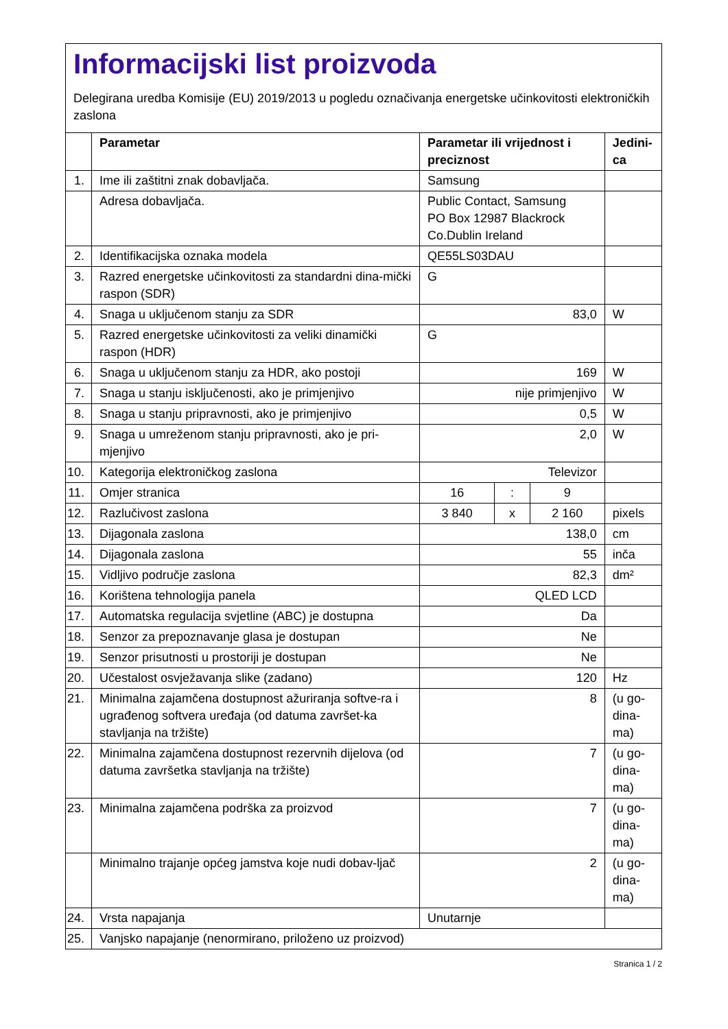Informacijski list proizvoda
Delegirana uredba Komisije (EU) 2019/2013 u pogledu označivanja energetske učinkovitosti elektroničkih zaslona
| | Parametar | Parametar ili vrijednost i preciznost | | | Jedini- ca |
| --- | --- | --- | --- | --- | --- |
| 1. | Ime ili zaštitni znak dobavljača. | Samsung | | | |
| | Adresa dobavljača. | Public Contact, Samsung PO Box 12987 Blackrock Co.Dublin Ireland | | | |
| 2. | Identifikacijska oznaka modela | QE55LS03DAU | | | |
| 3. | Razred energetske učinkovitosti za standardni dina-mički raspon (SDR) | G | | | |
| 4. | Snaga u uključenom stanju za SDR | 83,0 | | | W |
| 5. | Razred energetske učinkovitosti za veliki dinamički raspon (HDR) | G | | | |
| 6. | Snaga u uključenom stanju za HDR, ako postoji | 169 | | | W |
| 7. | Snaga u stanju isključenosti, ako je primjenjivo | nije primjenjivo | | | W |
| 8. | Snaga u stanju pripravnosti, ako je primjenjivo | 0,5 | | | W |
| 9. | Snaga u umreženom stanju pripravnosti, ako je pri-mjenjivo | 2,0 | | | W |
| 10. | Kategorija elektroničkog zaslona | Televizor | | | |
| 11. | Omjer stranica | 16 | : | 9 | |
| 12. | Razlučivost zaslona | 3 840 | x | 2 160 | pixels |
| 13. | Dijagonala zaslona | 138,0 | | | cm |
| 14. | Dijagonala zaslona | 55 | | | inča |
| 15. | Vidljivo područje zaslona | 82,3 | | | dm² |
| 16. | Korištena tehnologija panela | QLED LCD | | | |
| 17. | Automatska regulacija svjetline (ABC) je dostupna | Da | | | |
| 18. | Senzor za prepoznavanje glasa je dostupan | Ne | | | |
| 19. | Senzor prisutnosti u prostoriji je dostupan | Ne | | | |
| 20. | Učestalost osvježavanja slike (zadano) | 120 | | | Hz |
| 21. | Minimalna zajamčena dostupnost ažuriranja softve-ra i ugrađenog softvera uređaja (od datuma završet-ka stavljanja na tržište) | 8 | | | (u go- dina- ma) |
| 22. | Minimalna zajamčena dostupnost rezervnih dijelova (od datuma završetka stavljanja na tržište) | 7 | | | (u go- dina- ma) |
| 23. | Minimalna zajamčena podrška za proizvod | 7 | | | (u go- dina- ma) |
| | Minimalno trajanje općeg jamstva koje nudi dobav-ljač | 2 | | | (u go- dina- ma) |
| 24. | Vrsta napajanja | Unutarnje | | | |
| 25. | Vanjsko napajanje (nenormirano, priloženo uz proizvod) | | | | |
Stranica 1 / 2